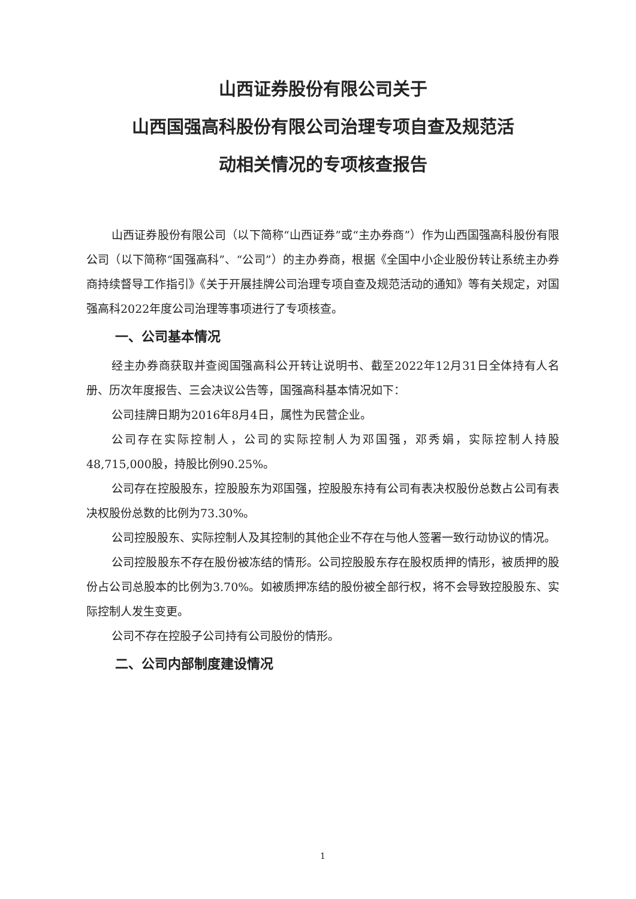山西证券股份有限公司关于
山西国强高科股份有限公司治理专项自查及规范活
动相关情况的专项核查报告
山西证券股份有限公司（以下简称“山西证券”或“主办券商”）作为山西国强高科股份有限公司（以下简称“国强高科”、“公司”）的主办券商，根据《全国中小企业股份转让系统主办券商持续督导工作指引》《关于开展挂牌公司治理专项自查及规范活动的通知》等有关规定，对国强高科2022年度公司治理等事项进行了专项核查。
一、公司基本情况
经主办券商获取并查阅国强高科公开转让说明书、截至2022年12月31日全体持有人名册、历次年度报告、三会决议公告等，国强高科基本情况如下：
公司挂牌日期为2016年8月4日，属性为民营企业。
公司存在实际控制人，公司的实际控制人为邓国强，邓秀娟，实际控制人持股48,715,000股，持股比例90.25%。
公司存在控股股东，控股股东为邓国强，控股股东持有公司有表决权股份总数占公司有表决权股份总数的比例为73.30%。
公司控股股东、实际控制人及其控制的其他企业不存在与他人签署一致行动协议的情况。
公司控股股东不存在股份被冻结的情形。公司控股股东存在股权质押的情形，被质押的股份占公司总股本的比例为3.70%。如被质押冻结的股份被全部行权，将不会导致控股股东、实际控制人发生变更。
公司不存在控股子公司持有公司股份的情形。
二、公司内部制度建设情况
1